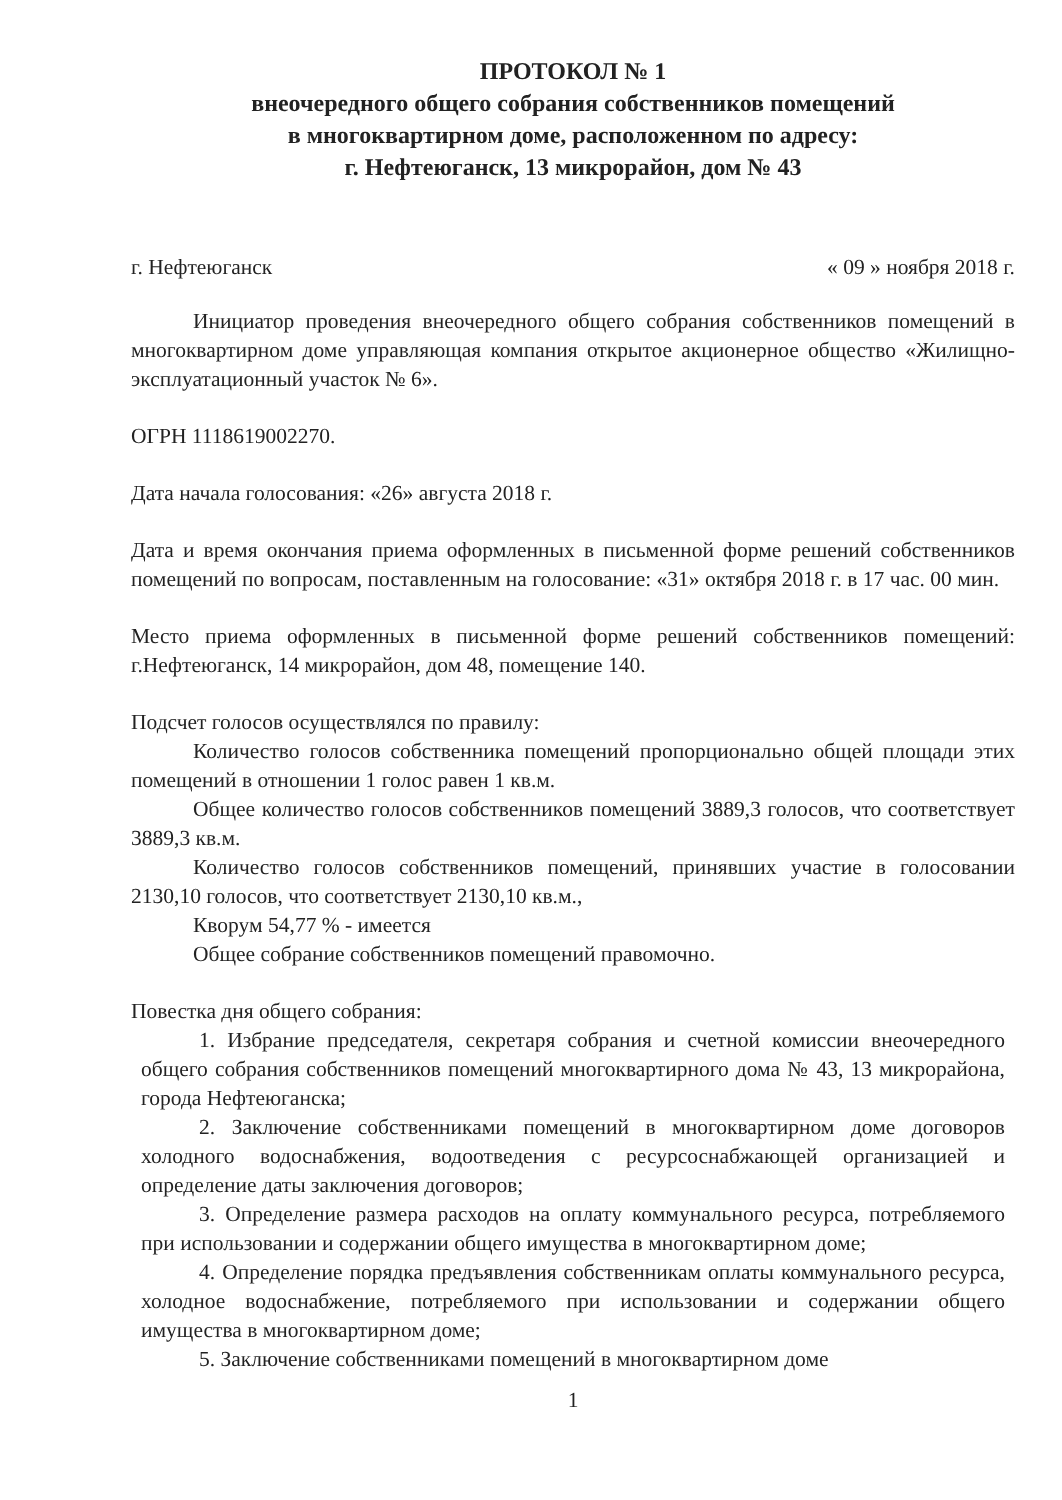ПРОТОКОЛ № 1
внеочередного общего собрания собственников помещений
в многоквартирном доме, расположенном по адресу:
г. Нефтеюганск, 13 микрорайон, дом № 43
г. Нефтеюганск « 09 » ноября 2018 г.
Инициатор проведения внеочередного общего собрания собственников помещений в многоквартирном доме управляющая компания открытое акционерное общество «Жилищно-эксплуатационный участок № 6».
ОГРН 1118619002270.
Дата начала голосования: «26» августа 2018 г.
Дата и время окончания приема оформленных в письменной форме решений собственников помещений по вопросам, поставленным на голосование: «31» октября 2018 г. в 17 час. 00 мин.
Место приема оформленных в письменной форме решений собственников помещений: г.Нефтеюганск, 14 микрорайон, дом 48, помещение 140.
Подсчет голосов осуществлялся по правилу:
Количество голосов собственника помещений пропорционально общей площади этих помещений в отношении 1 голос равен 1 кв.м.
Общее количество голосов собственников помещений 3889,3 голосов, что соответствует 3889,3 кв.м.
Количество голосов собственников помещений, принявших участие в голосовании 2130,10 голосов, что соответствует 2130,10 кв.м.,
Кворум 54,77 % - имеется
Общее собрание собственников помещений правомочно.
Повестка дня общего собрания:
1. Избрание председателя, секретаря собрания и счетной комиссии внеочередного общего собрания собственников помещений многоквартирного дома № 43, 13 микрорайона, города Нефтеюганска;
2. Заключение собственниками помещений в многоквартирном доме договоров холодного водоснабжения, водоотведения с ресурсоснабжающей организацией и определение даты заключения договоров;
3. Определение размера расходов на оплату коммунального ресурса, потребляемого при использовании и содержании общего имущества в многоквартирном доме;
4. Определение порядка предъявления собственникам оплаты коммунального ресурса, холодное водоснабжение, потребляемого при использовании и содержании общего имущества в многоквартирном доме;
5. Заключение собственниками помещений в многоквартирном доме
1